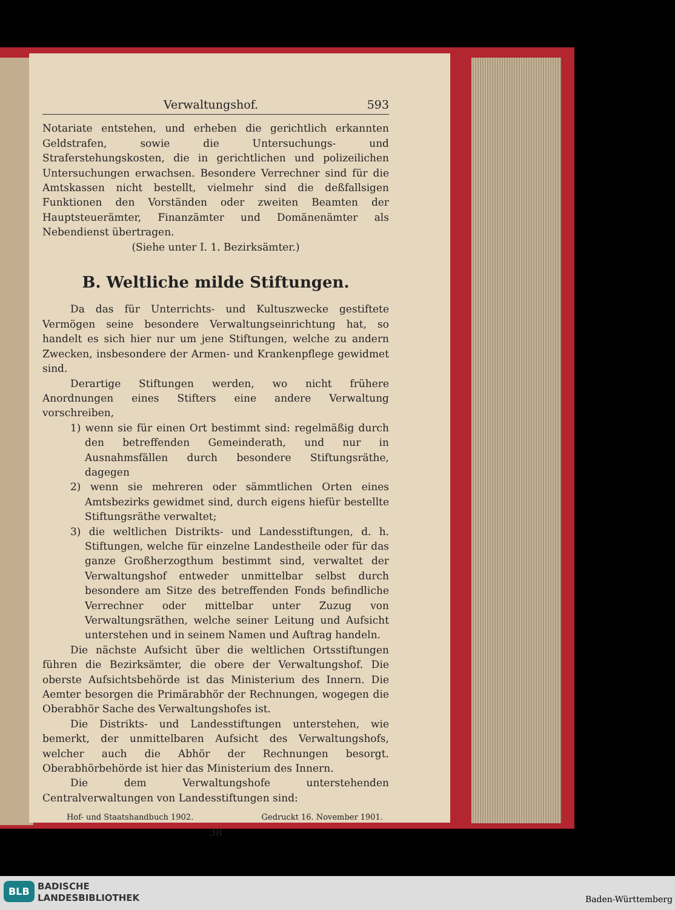Verwaltungshof. 593
Notariate entstehen, und erheben die gerichtlich erkannten Geldstrafen, sowie die Untersuchungs- und Straferstehungskosten, die in gerichtlichen und polizeilichen Untersuchungen erwachsen. Besondere Verrechner sind für die Amtskassen nicht bestellt, vielmehr sind die deßfallsigen Funktionen den Vorständen oder zweiten Beamten der Hauptsteuerämter, Finanzämter und Domänenämter als Nebendienst übertragen.
(Siehe unter I. 1. Bezirksämter.)
B. Weltliche milde Stiftungen.
Da das für Unterrichts- und Kultuszwecke gestiftete Vermögen seine besondere Verwaltungseinrichtung hat, so handelt es sich hier nur um jene Stiftungen, welche zu andern Zwecken, insbesondere der Armen- und Krankenpflege gewidmet sind.
Derartige Stiftungen werden, wo nicht frühere Anordnungen eines Stifters eine andere Verwaltung vorschreiben,
1) wenn sie für einen Ort bestimmt sind: regelmäßig durch den betreffenden Gemeinderath, und nur in Ausnahmsfällen durch besondere Stiftungsräthe, dagegen
2) wenn sie mehreren oder sämmtlichen Orten eines Amtsbezirks gewidmet sind, durch eigens hiefür bestellte Stiftungsräthe verwaltet;
3) die weltlichen Distrikts- und Landesstiftungen, d. h. Stiftungen, welche für einzelne Landestheile oder für das ganze Großherzogthum bestimmt sind, verwaltet der Verwaltungshof entweder unmittelbar selbst durch besondere am Sitze des betreffenden Fonds befindliche Verrechner oder mittelbar unter Zuzug von Verwaltungsräthen, welche seiner Leitung und Aufsicht unterstehen und in seinem Namen und Auftrag handeln.
Die nächste Aufsicht über die weltlichen Ortsstiftungen führen die Bezirksämter, die obere der Verwaltungshof. Die oberste Aufsichtsbehörde ist das Ministerium des Innern. Die Aemter besorgen die Primärabhör der Rechnungen, wogegen die Oberabhör Sache des Verwaltungshofes ist.
Die Distrikts- und Landesstiftungen unterstehen, wie bemerkt, der unmittelbaren Aufsicht des Verwaltungshofs, welcher auch die Abhör der Rechnungen besorgt. Oberabhörbehörde ist hier das Ministerium des Innern.
Die dem Verwaltungshofe unterstehenden Centralverwaltungen von Landesstiftungen sind:
Hof- und Staatshandbuch 1902. Gedruckt 16. November 1901.
38
BLB
BADISCHE
LANDESBIBLIOTHEK
Baden-Württemberg